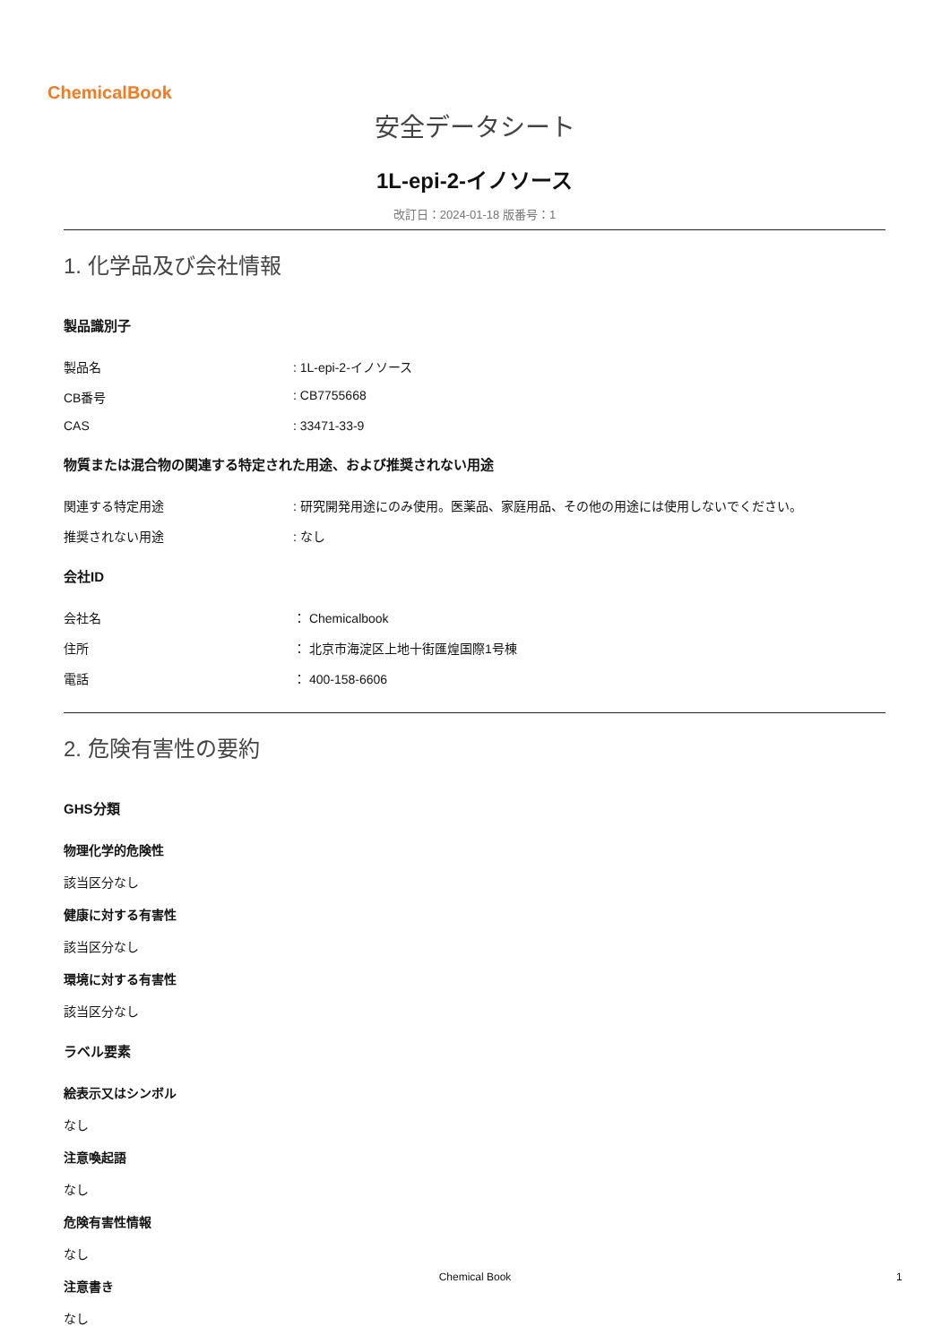ChemicalBook
安全データシート
1L-epi-2-イノソース
改訂日：2024-01-18 版番号：1
1. 化学品及び会社情報
製品識別子
製品名: 1L-epi-2-イノソース
CB番号: CB7755668
CAS: 33471-33-9
物質または混合物の関連する特定された用途、および推奨されない用途
関連する特定用途: 研究開発用途にのみ使用。医薬品、家庭用品、その他の用途には使用しないでください。
推奨されない用途: なし
会社ID
会社名 ： Chemicalbook
住所 ： 北京市海淀区上地十街匯煌国際1号棟
電話 ： 400-158-6606
2. 危険有害性の要約
GHS分類
物理化学的危険性
該当区分なし
健康に対する有害性
該当区分なし
環境に対する有害性
該当区分なし
ラベル要素
絵表示又はシンボル
なし
注意喚起語
なし
危険有害性情報
なし
注意書き
なし
Chemical Book 1